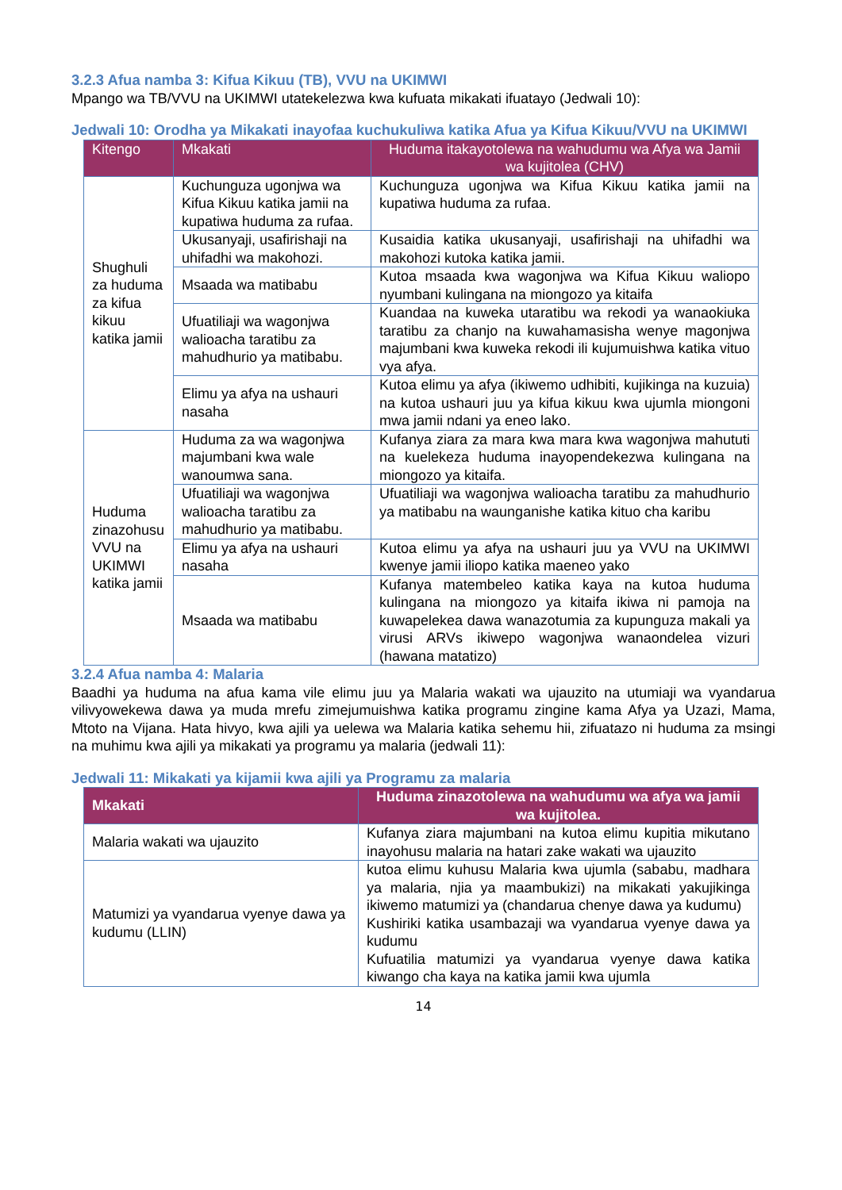3.2.3 Afua namba 3: Kifua Kikuu (TB), VVU na UKIMWI
Mpango wa TB/VVU na UKIMWI utatekelezwa kwa kufuata mikakati ifuatayo (Jedwali 10):
Jedwali 10: Orodha ya Mikakati inayofaa kuchukuliwa katika Afua ya Kifua Kikuu/VVU na UKIMWI
| Kitengo | Mkakati | Huduma itakayotolewa na wahudumu wa Afya wa Jamii wa kujitolea (CHV) |
| --- | --- | --- |
| Shughuli za huduma za kifua kikuu katika jamii | Kuchunguza ugonjwa wa Kifua Kikuu katika jamii na kupatiwa huduma za rufaa. | Kuchunguza ugonjwa wa Kifua Kikuu katika jamii na kupatiwa huduma za rufaa. |
| | Ukusanyaji, usafirishaji na uhifadhi wa makohozi. | Kusaidia katika ukusanyaji, usafirishaji na uhifadhi wa makohozi kutoka katika jamii. |
| | Msaada wa matibabu | Kutoa msaada kwa wagonjwa wa Kifua Kikuu waliopo nyumbani kulingana na miongozo ya kitaifa |
| | Ufuatiliaji wa wagonjwa walioacha taratibu za mahudhurio ya matibabu. | Kuandaa na kuweka utaratibu wa rekodi ya wanaokiuka taratibu za chanjo na kuwahamasisha wenye magonjwa majumbani kwa kuweka rekodi ili kujumuishwa katika vituo vya afya. |
| | Elimu ya afya na ushauri nasaha | Kutoa elimu ya afya (ikiwemo udhibiti, kujikinga na kuzuia) na kutoa ushauri juu ya kifua kikuu kwa ujumla miongoni mwa jamii ndani ya eneo lako. |
| Huduma zinazohusu VVU na UKIMWI katika jamii | Huduma za wa wagonjwa majumbani kwa wale wanoumwa sana. | Kufanya ziara za mara kwa mara kwa wagonjwa mahututi na kuelekeza huduma inayopendekezwa kulingana na miongozo ya kitaifa. |
| | Ufuatiliaji wa wagonjwa walioacha taratibu za mahudhurio ya matibabu. | Ufuatiliaji wa wagonjwa walioacha taratibu za mahudhurio ya matibabu na waunganishe katika kituo cha karibu |
| | Elimu ya afya na ushauri nasaha | Kutoa elimu ya afya na ushauri juu ya VVU na UKIMWI kwenye jamii iliopo katika maeneo yako |
| | Msaada wa matibabu | Kufanya matembeleo katika kaya na kutoa huduma kulingana na miongozo ya kitaifa ikiwa ni pamoja na kuwapelekea dawa wanazotumia za kupunguza makali ya virusi ARVs ikiwepo wagonjwa wanaondelea vizuri (hawana matatizo) |
3.2.4 Afua namba 4: Malaria
Baadhi ya huduma na afua kama vile elimu juu ya Malaria wakati wa ujauzito na utumiaji wa vyandarua vilivyowekewa dawa ya muda mrefu zimejumuishwa katika programu zingine kama Afya ya Uzazi, Mama, Mtoto na Vijana. Hata hivyo, kwa ajili ya uelewa wa Malaria katika sehemu hii, zifuatazo ni huduma za msingi na muhimu kwa ajili ya mikakati ya programu ya malaria (jedwali 11):
Jedwali 11: Mikakati ya kijamii kwa ajili ya Programu za malaria
| Mkakati | Huduma zinazotolewa na wahudumu wa afya wa jamii wa kujitolea. |
| --- | --- |
| Malaria wakati wa ujauzito | Kufanya ziara majumbani na kutoa elimu kupitia mikutano inayohusu malaria na hatari zake wakati wa ujauzito |
| Matumizi ya vyandarua vyenye dawa ya kudumu (LLIN) | kutoa elimu kuhusu Malaria kwa ujumla (sababu, madhara ya malaria, njia ya maambukizi) na mikakati yakujikinga ikiwemo matumizi ya (chandarua chenye dawa ya kudumu) Kushiriki katika usambazaji wa vyandarua vyenye dawa ya kudumu Kufuatilia matumizi ya vyandarua vyenye dawa katika kiwango cha kaya na katika jamii kwa ujumla |
14